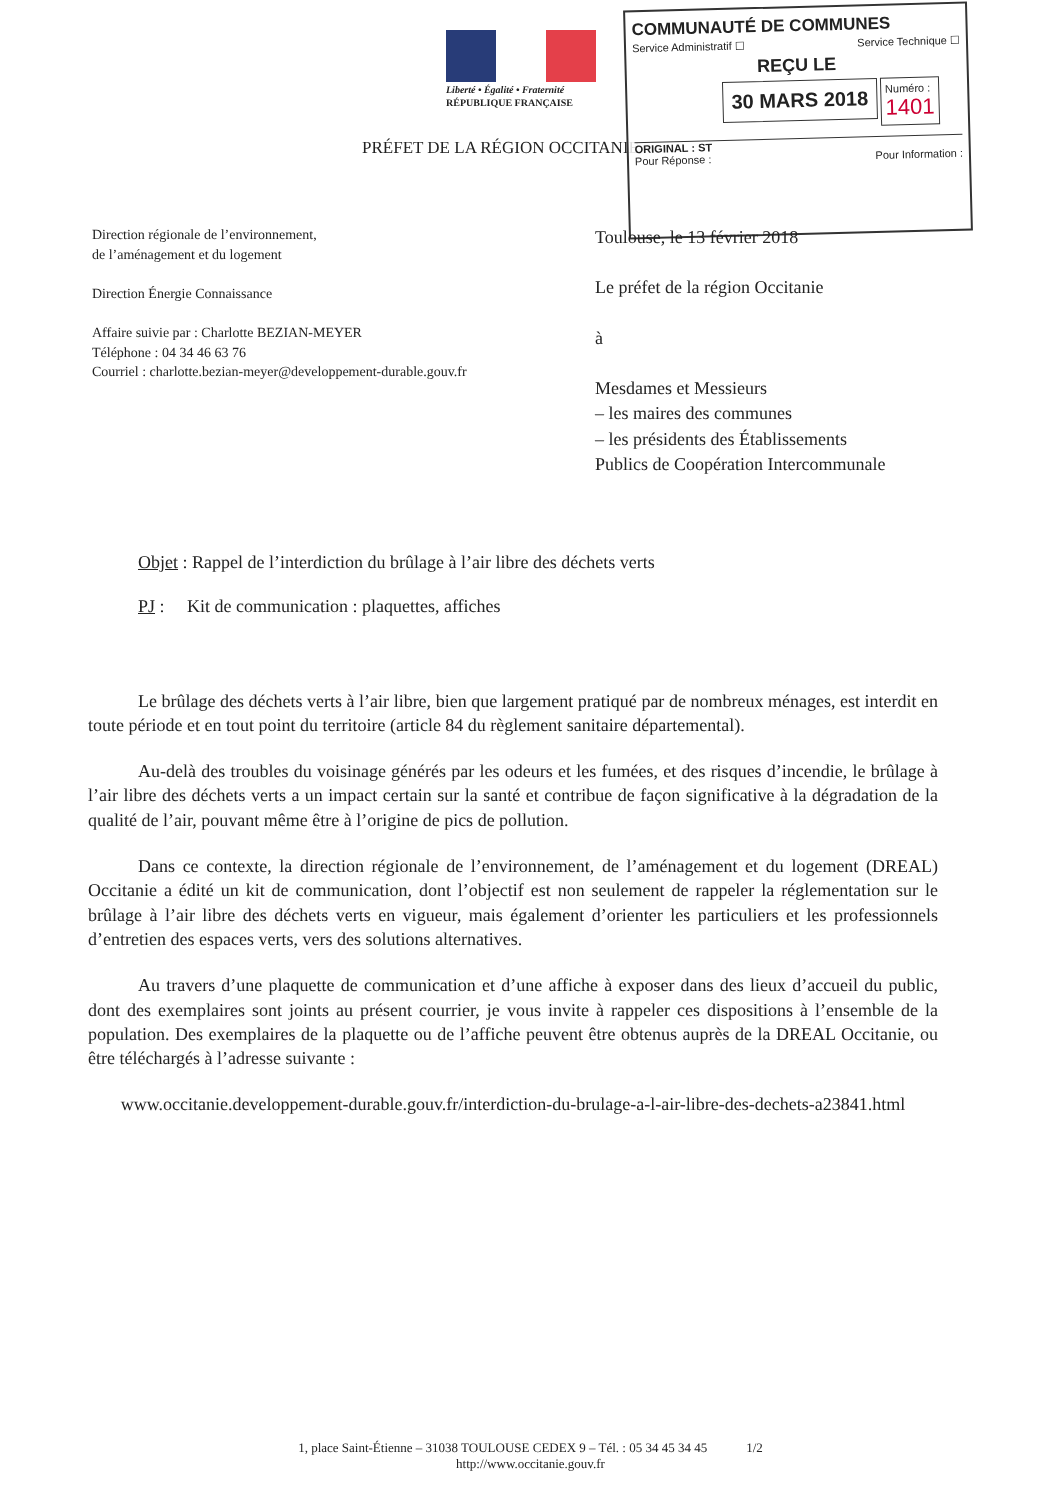Liberté • Égalité • Fraternité
RÉPUBLIQUE FRANÇAISE
PRÉFET DE LA RÉGION OCCITANIE
COMMUNAUTÉ DE COMMUNES
Service Administratif ☐ Service Technique ☐
REÇU LE
30 MARS 2018 Numéro : 1401
ORIGINAL : ST
Pour Réponse : Pour Information :
Direction régionale de l’environnement,
de l’aménagement et du logement
Direction Énergie Connaissance
Affaire suivie par : Charlotte BEZIAN-MEYER
Téléphone : 04 34 46 63 76
Courriel : charlotte.bezian-meyer@developpement-durable.gouv.fr
Toulouse, le 13 février 2018
Le préfet de la région Occitanie
à
Mesdames et Messieurs
– les maires des communes
– les présidents des Établissements
Publics de Coopération Intercommunale
Objet : Rappel de l’interdiction du brûlage à l’air libre des déchets verts
PJ : Kit de communication : plaquettes, affiches
Le brûlage des déchets verts à l’air libre, bien que largement pratiqué par de nombreux ménages, est interdit en toute période et en tout point du territoire (article 84 du règlement sanitaire départemental).
Au-delà des troubles du voisinage générés par les odeurs et les fumées, et des risques d’incendie, le brûlage à l’air libre des déchets verts a un impact certain sur la santé et contribue de façon significative à la dégradation de la qualité de l’air, pouvant même être à l’origine de pics de pollution.
Dans ce contexte, la direction régionale de l’environnement, de l’aménagement et du logement (DREAL) Occitanie a édité un kit de communication, dont l’objectif est non seulement de rappeler la réglementation sur le brûlage à l’air libre des déchets verts en vigueur, mais également d’orienter les particuliers et les professionnels d’entretien des espaces verts, vers des solutions alternatives.
Au travers d’une plaquette de communication et d’une affiche à exposer dans des lieux d’accueil du public, dont des exemplaires sont joints au présent courrier, je vous invite à rappeler ces dispositions à l’ensemble de la population. Des exemplaires de la plaquette ou de l’affiche peuvent être obtenus auprès de la DREAL Occitanie, ou être téléchargés à l’adresse suivante :
www.occitanie.developpement-durable.gouv.fr/interdiction-du-brulage-a-l-air-libre-des-dechets-a23841.html
1, place Saint-Étienne – 31038 TOULOUSE CEDEX 9 – Tél. : 05 34 45 34 45 1/2
http://www.occitanie.gouv.fr